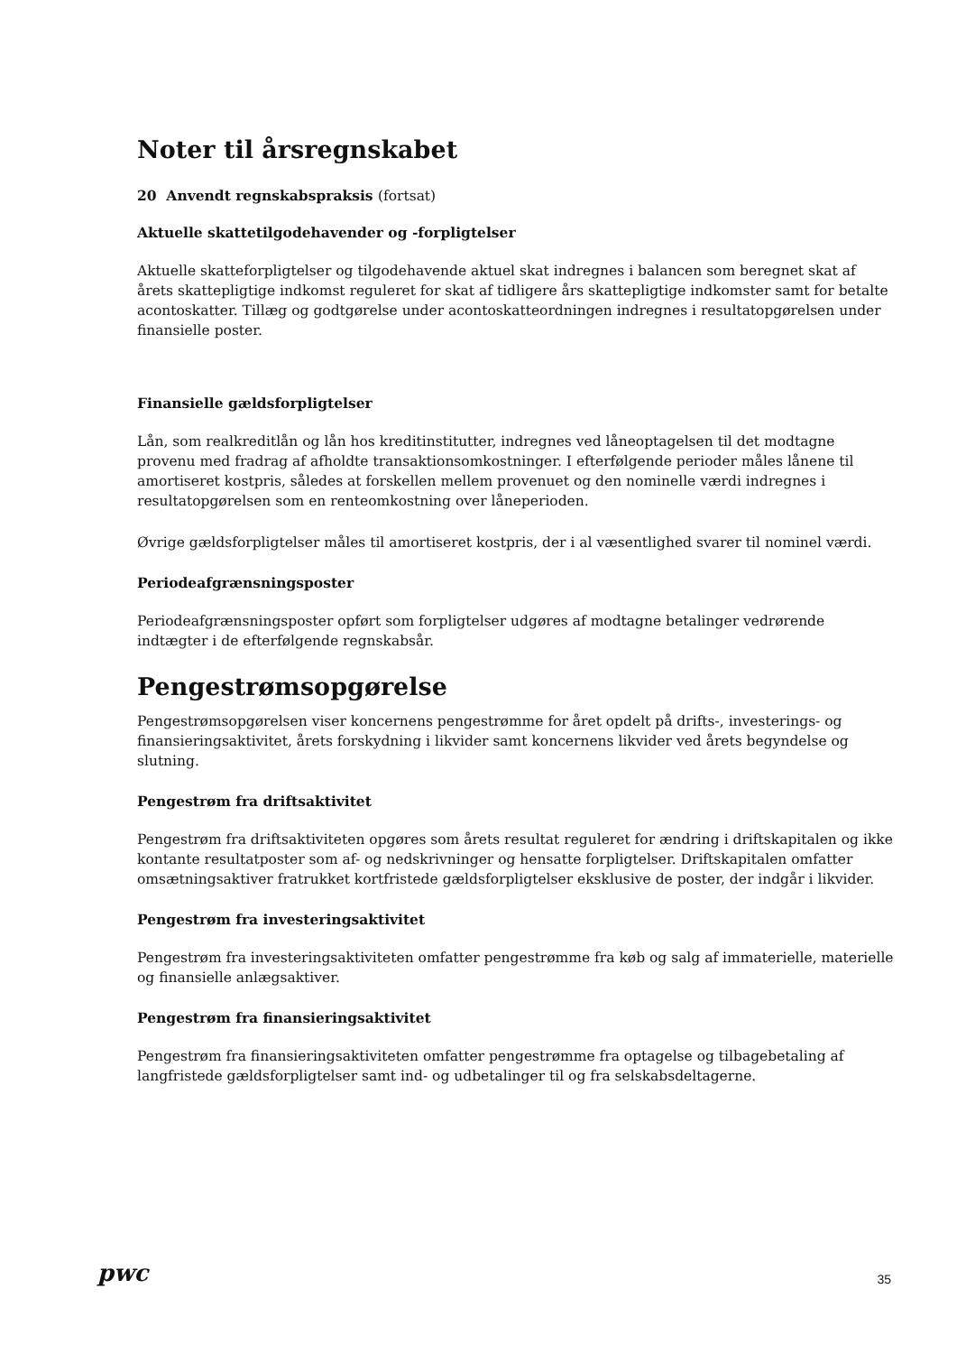Noter til årsregnskabet
20 Anvendt regnskabspraksis (fortsat)
Aktuelle skattetilgodehavender og -forpligtelser
Aktuelle skatteforpligtelser og tilgodehavende aktuel skat indregnes i balancen som beregnet skat af årets skattepligtige indkomst reguleret for skat af tidligere års skattepligtige indkomster samt for betalte acontoskatter. Tillæg og godtgørelse under acontoskatteordningen indregnes i resultatopgørelsen under finansielle poster.
Finansielle gældsforpligtelser
Lån, som realkreditlån og lån hos kreditinstitutter, indregnes ved låneoptagelsen til det modtagne provenu med fradrag af afholdte transaktionsomkostninger. I efterfølgende perioder måles lånene til amortiseret kostpris, således at forskellen mellem provenuet og den nominelle værdi indregnes i resultatopgørelsen som en renteomkostning over låneperioden.
Øvrige gældsforpligtelser måles til amortiseret kostpris, der i al væsentlighed svarer til nominel værdi.
Periodeafgrænsningsposter
Periodeafgrænsningsposter opført som forpligtelser udgøres af modtagne betalinger vedrørende indtægter i de efterfølgende regnskabsår.
Pengestrømsopgørelse
Pengestrømsopgørelsen viser koncernens pengestrømme for året opdelt på drifts-, investerings- og finansieringsaktivitet, årets forskydning i likvider samt koncernens likvider ved årets begyndelse og slutning.
Pengestrøm fra driftsaktivitet
Pengestrøm fra driftsaktiviteten opgøres som årets resultat reguleret for ændring i driftskapitalen og ikke kontante resultatposter som af- og nedskrivninger og hensatte forpligtelser. Driftskapitalen omfatter omsætningsaktiver fratrukket kortfristede gældsforpligtelser eksklusive de poster, der indgår i likvider.
Pengestrøm fra investeringsaktivitet
Pengestrøm fra investeringsaktiviteten omfatter pengestrømme fra køb og salg af immaterielle, materielle og finansielle anlægsaktiver.
Pengestrøm fra finansieringsaktivitet
Pengestrøm fra finansieringsaktiviteten omfatter pengestrømme fra optagelse og tilbagebetaling af langfristede gældsforpligtelser samt ind- og udbetalinger til og fra selskabsdeltagerne.
pwc
35